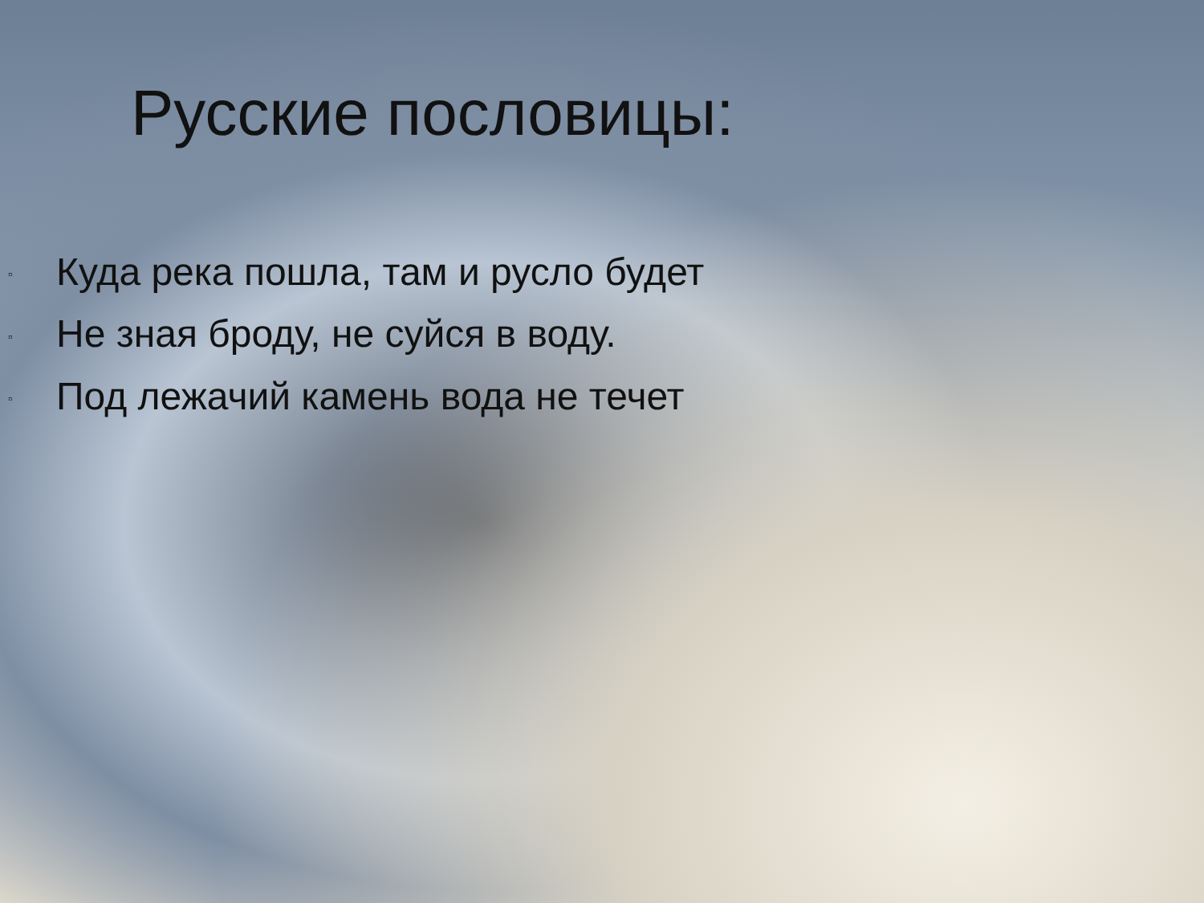Русские пословицы:
▫ Куда река пошла, там и русло будет
▫ Не зная броду, не суйся в воду.
▫ Под лежачий камень вода не течет